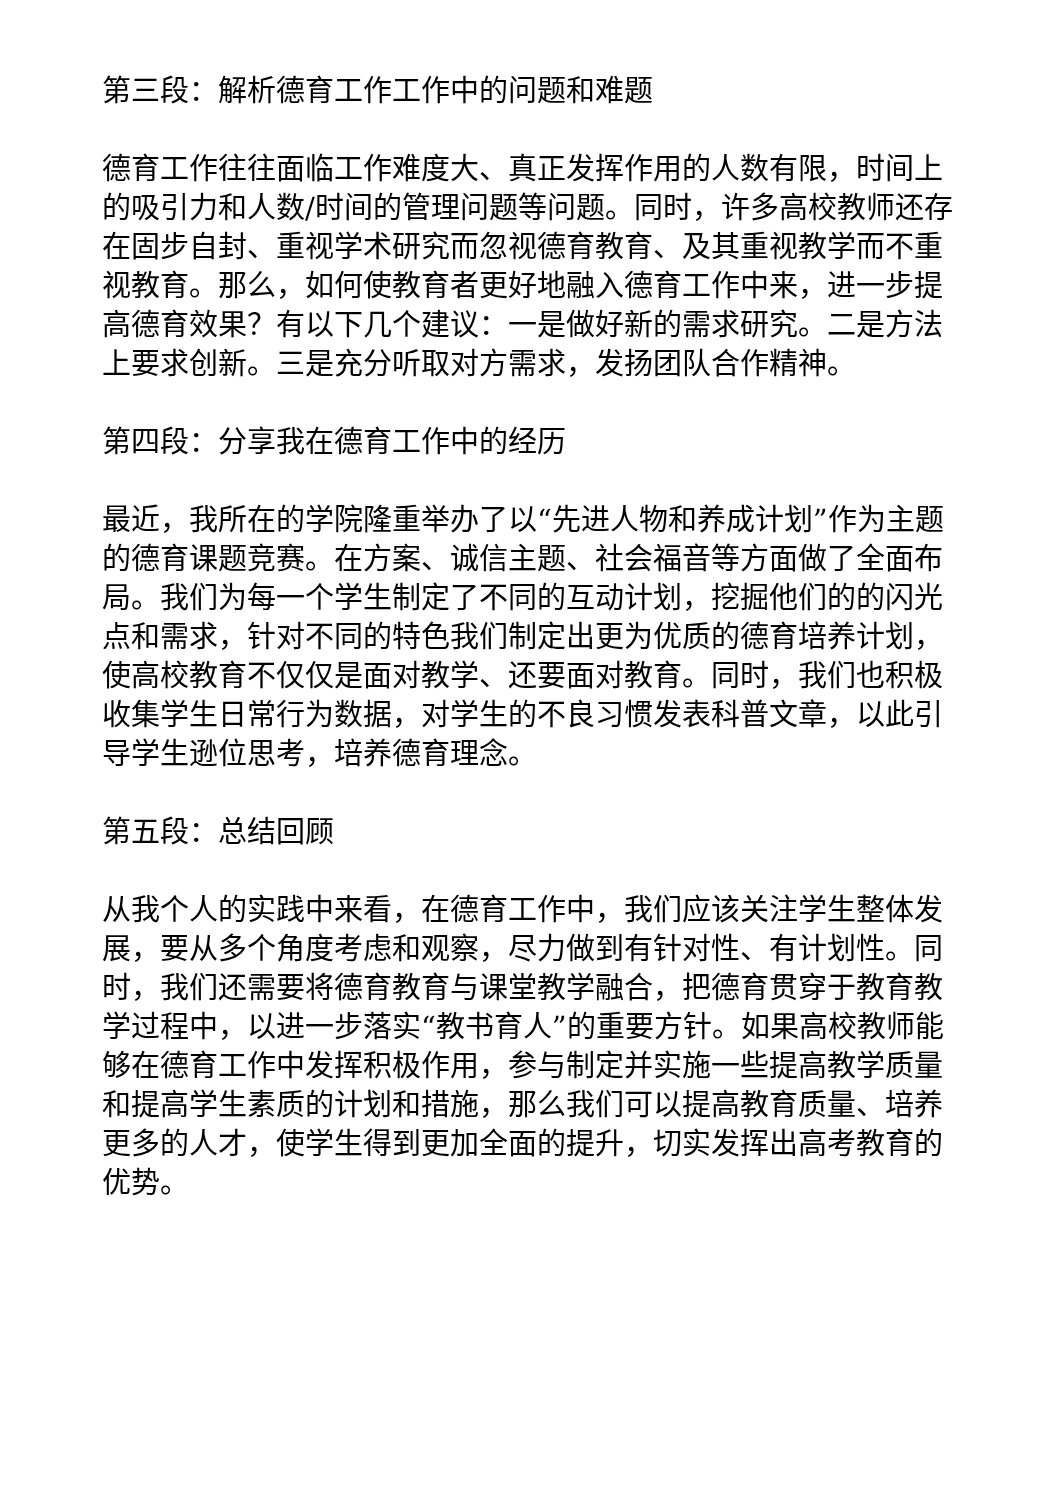第三段：解析德育工作工作中的问题和难题
德育工作往往面临工作难度大、真正发挥作用的人数有限，时间上的吸引力和人数/时间的管理问题等问题。同时，许多高校教师还存在固步自封、重视学术研究而忽视德育教育、及其重视教学而不重视教育。那么，如何使教育者更好地融入德育工作中来，进一步提高德育效果？有以下几个建议：一是做好新的需求研究。二是方法上要求创新。三是充分听取对方需求，发扬团队合作精神。
第四段：分享我在德育工作中的经历
最近，我所在的学院隆重举办了以“先进人物和养成计划”作为主题的德育课题竞赛。在方案、诚信主题、社会福音等方面做了全面布局。我们为每一个学生制定了不同的互动计划，挖掘他们的的闪光点和需求，针对不同的特色我们制定出更为优质的德育培养计划，使高校教育不仅仅是面对教学、还要面对教育。同时，我们也积极收集学生日常行为数据，对学生的不良习惯发表科普文章，以此引导学生逊位思考，培养德育理念。
第五段：总结回顾
从我个人的实践中来看，在德育工作中，我们应该关注学生整体发展，要从多个角度考虑和观察，尽力做到有针对性、有计划性。同时，我们还需要将德育教育与课堂教学融合，把德育贯穿于教育教学过程中，以进一步落实“教书育人”的重要方针。如果高校教师能够在德育工作中发挥积极作用，参与制定并实施一些提高教学质量和提高学生素质的计划和措施，那么我们可以提高教育质量、培养更多的人才，使学生得到更加全面的提升，切实发挥出高考教育的优势。